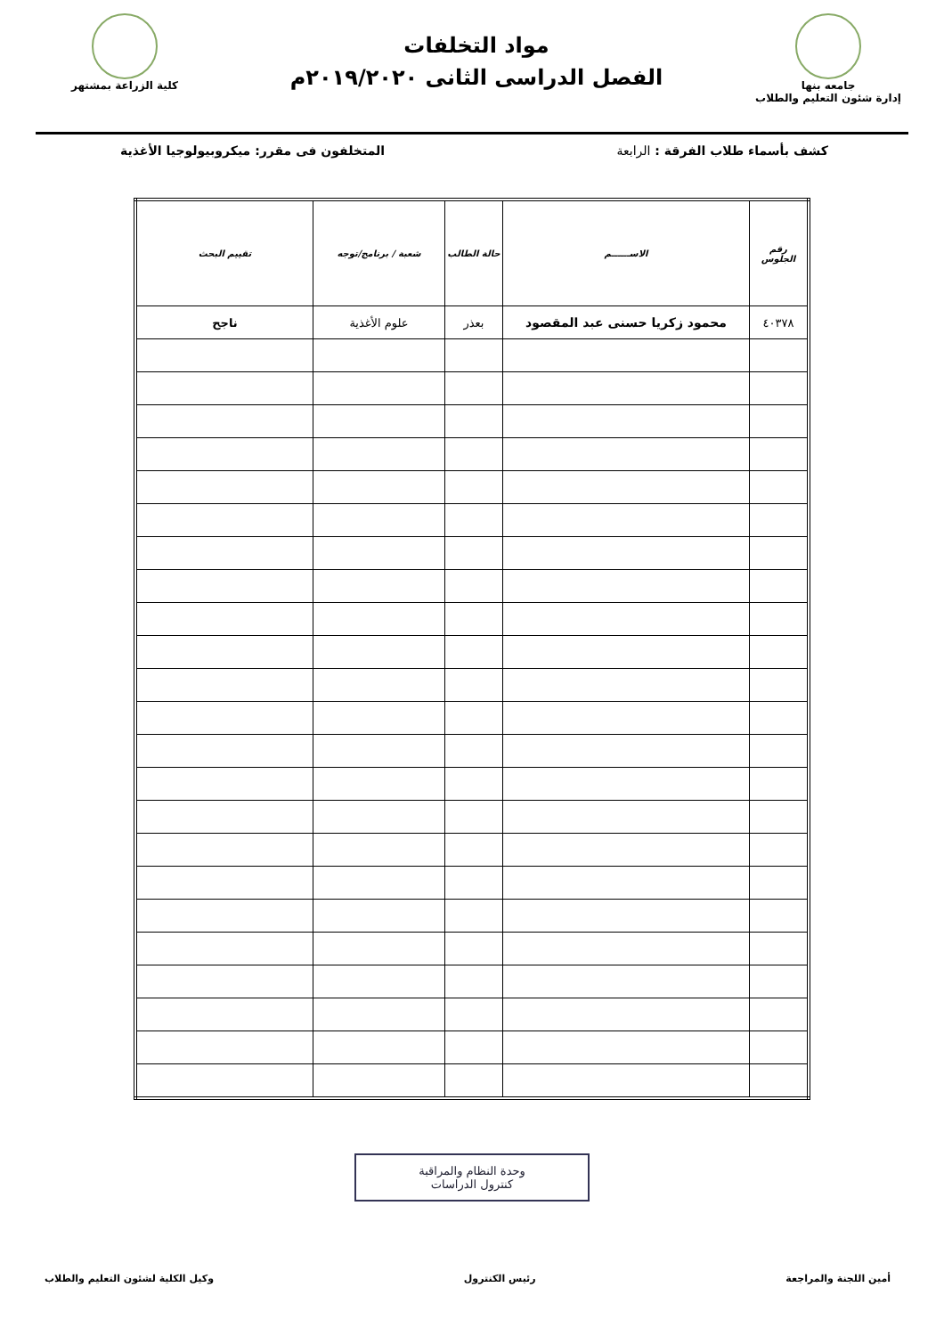جامعه بنها
إدارة شئون التعليم والطلاب
مواد التخلفات
الفصل الدراسى الثانى ٢٠١٩/٢٠٢٠م
كلية الزراعة بمشتهر
كشف بأسماء طلاب الفرقة : الرابعة المتخلفون فى مقرر: ميكروبيولوجيا الأغذية
| رقم الجلوس | الاســــــم | حالة الطالب | شعبة / برنامج/توجه | تقييم البحث |
| --- | --- | --- | --- | --- |
| ٤٠٣٧٨ | محمود زكريا حسنى عبد المقصود | بعذر | علوم الأغذية | ناجح |
وحدة النظام والمراقبة
كنترول الدراسات
أمين اللجنة والمراجعة رئيس الكنترول وكيل الكلية لشئون التعليم والطلاب